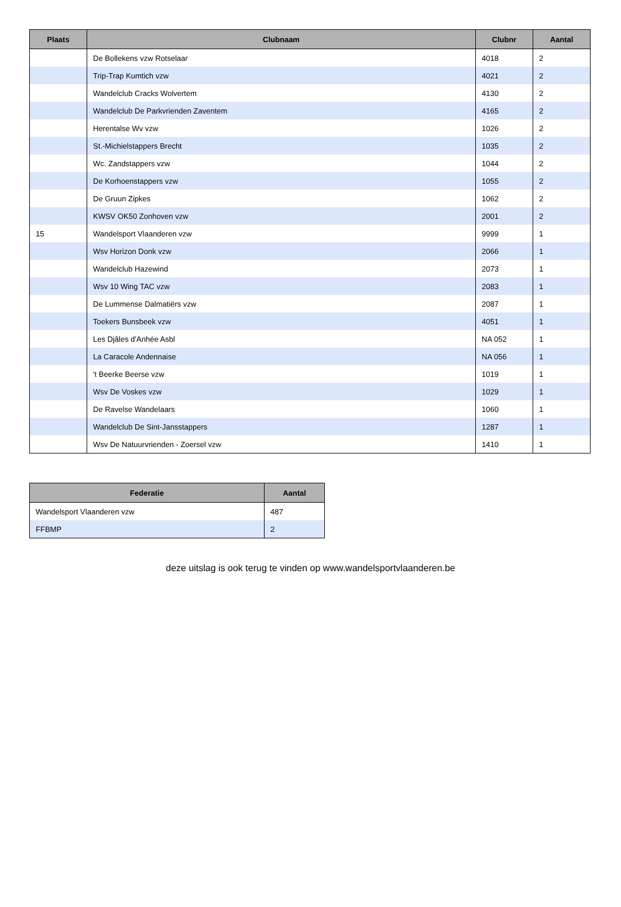| Plaats | Clubnaam | Clubnr | Aantal |
| --- | --- | --- | --- |
| | De Bollekens vzw Rotselaar | 4018 | 2 |
| | Trip-Trap Kumtich vzw | 4021 | 2 |
| | Wandelclub Cracks Wolvertem | 4130 | 2 |
| | Wandelclub De Parkvrienden Zaventem | 4165 | 2 |
| | Herentalse Wv vzw | 1026 | 2 |
| | St.-Michielstappers Brecht | 1035 | 2 |
| | Wc. Zandstappers vzw | 1044 | 2 |
| | De Korhoenstappers vzw | 1055 | 2 |
| | De Gruun Zipkes | 1062 | 2 |
| | KWSV OK50 Zonhoven vzw | 2001 | 2 |
| 15 | Wandelsport Vlaanderen vzw | 9999 | 1 |
| | Wsv Horizon Donk vzw | 2066 | 1 |
| | Wandelclub Hazewind | 2073 | 1 |
| | Wsv 10 Wing TAC vzw | 2083 | 1 |
| | De Lummense Dalmatiërs vzw | 2087 | 1 |
| | Toekers Bunsbeek vzw | 4051 | 1 |
| | Les Djâles d'Anhée Asbl | NA 052 | 1 |
| | La Caracole Andennaise | NA 056 | 1 |
| | 't Beerke Beerse vzw | 1019 | 1 |
| | Wsv De Voskes vzw | 1029 | 1 |
| | De Ravelse Wandelaars | 1060 | 1 |
| | Wandelclub De Sint-Jansstappers | 1287 | 1 |
| | Wsv De Natuurvrienden - Zoersel vzw | 1410 | 1 |
| Federatie | Aantal |
| --- | --- |
| Wandelsport Vlaanderen vzw | 487 |
| FFBMP | 2 |
deze uitslag is ook terug te vinden op www.wandelsportvlaanderen.be